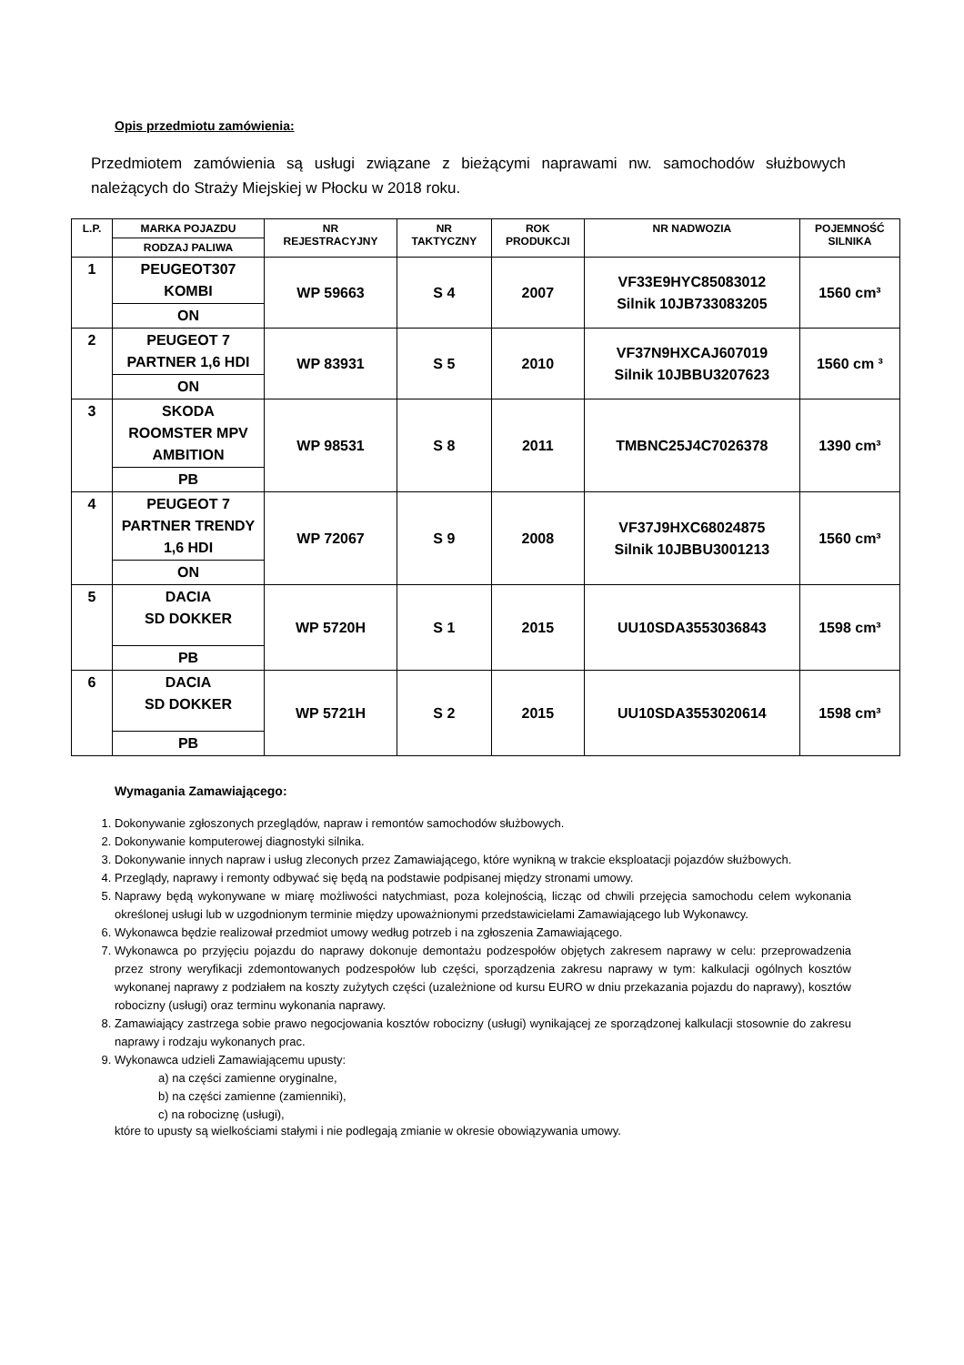Opis przedmiotu zamówienia:
Przedmiotem zamówienia są usługi związane z bieżącymi naprawami nw. samochodów służbowych należących do Straży Miejskiej w Płocku w 2018 roku.
| L.P. | MARKA POJAZDU | NR REJESTRACYJNY | NR TAKTYCZNY | ROK PRODUKCJI | NR NADWOZIA | POJEMNOŚĆ SILNIKA |
| --- | --- | --- | --- | --- | --- | --- |
| | RODZAJ PALIWA | | | | | |
| 1 | PEUGEOT307 KOMBI | WP 59663 | S 4 | 2007 | VF33E9HYC85083012 Silnik 10JB733083205 | 1560 cm³ |
| | ON | | | | | |
| 2 | PEUGEOT 7 PARTNER 1,6 HDI | WP 83931 | S 5 | 2010 | VF37N9HXCAJ607019 Silnik 10JBBU3207623 | 1560 cm ³ |
| | ON | | | | | |
| 3 | SKODA ROOMSTER MPV AMBITION | WP 98531 | S 8 | 2011 | TMBNC25J4C7026378 | 1390 cm³ |
| | PB | | | | | |
| 4 | PEUGEOT 7 PARTNER TRENDY 1,6 HDI | WP 72067 | S 9 | 2008 | VF37J9HXC68024875 Silnik 10JBBU3001213 | 1560 cm³ |
| | ON | | | | | |
| 5 | DACIA SD DOKKER | WP 5720H | S 1 | 2015 | UU10SDA3553036843 | 1598 cm³ |
| | PB | | | | | |
| 6 | DACIA SD DOKKER | WP 5721H | S 2 | 2015 | UU10SDA3553020614 | 1598 cm³ |
| | PB | | | | | |
Wymagania Zamawiającego:
1. Dokonywanie zgłoszonych przeglądów, napraw i remontów samochodów służbowych.
2. Dokonywanie komputerowej diagnostyki silnika.
3. Dokonywanie innych napraw i usług zleconych przez Zamawiającego, które wynikną w trakcie eksploatacji pojazdów służbowych.
4. Przeglądy, naprawy i remonty odbywać się będą na podstawie podpisanej między stronami umowy.
5. Naprawy będą wykonywane w miarę możliwości natychmiast, poza kolejnością, licząc od chwili przejęcia samochodu celem wykonania określonej usługi lub w uzgodnionym terminie między upoważnionymi przedstawicielami Zamawiającego lub Wykonawcy.
6. Wykonawca będzie realizował przedmiot umowy według potrzeb i na zgłoszenia Zamawiającego.
7. Wykonawca po przyjęciu pojazdu do naprawy dokonuje demontażu podzespołów objętych zakresem naprawy w celu: przeprowadzenia przez strony weryfikacji zdemontowanych podzespołów lub części, sporządzenia zakresu naprawy w tym: kalkulacji ogólnych kosztów wykonanej naprawy z podziałem na koszty zużytych części (uzależnione od kursu EURO w dniu przekazania pojazdu do naprawy), kosztów robocizny (usługi) oraz terminu wykonania naprawy.
8. Zamawiający zastrzega sobie prawo negocjowania kosztów robocizny (usługi) wynikającej ze sporządzonej kalkulacji stosownie do zakresu naprawy i rodzaju wykonanych prac.
9. Wykonawca udzieli Zamawiającemu upusty:
a) na części zamienne oryginalne,
b) na części zamienne (zamienniki),
c) na robociznę (usługi),
które to upusty są wielkościami stałymi i nie podlegają zmianie w okresie obowiązywania umowy.